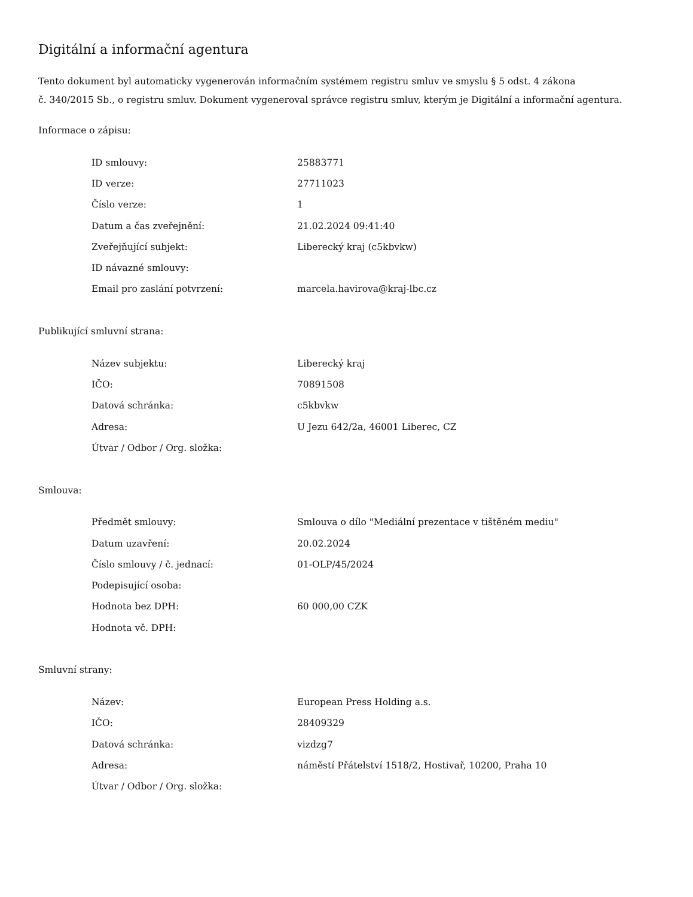Digitální a informační agentura
Tento dokument byl automaticky vygenerován informačním systémem registru smluv ve smyslu § 5 odst. 4 zákona
č. 340/2015 Sb., o registru smluv. Dokument vygeneroval správce registru smluv, kterým je Digitální a informační agentura.
Informace o zápisu:
| ID smlouvy: | 25883771 |
| ID verze: | 27711023 |
| Číslo verze: | 1 |
| Datum a čas zveřejnění: | 21.02.2024 09:41:40 |
| Zveřejňující subjekt: | Liberecký kraj (c5kbvkw) |
| ID návazné smlouvy: | |
| Email pro zaslání potvrzení: | marcela.havirova@kraj-lbc.cz |
Publikující smluvní strana:
| Název subjektu: | Liberecký kraj |
| IČO: | 70891508 |
| Datová schránka: | c5kbvkw |
| Adresa: | U Jezu 642/2a, 46001 Liberec, CZ |
| Útvar / Odbor / Org. složka: | |
Smlouva:
| Předmět smlouvy: | Smlouva o dílo "Mediální prezentace v tištěném mediu" |
| Datum uzavření: | 20.02.2024 |
| Číslo smlouvy / č. jednací: | 01-OLP/45/2024 |
| Podepisující osoba: | |
| Hodnota bez DPH: | 60 000,00 CZK |
| Hodnota vč. DPH: | |
Smluvní strany:
| Název: | European Press Holding a.s. |
| IČO: | 28409329 |
| Datová schránka: | vizdzg7 |
| Adresa: | náměstí Přátelství 1518/2, Hostivař, 10200, Praha 10 |
| Útvar / Odbor / Org. složka: | |